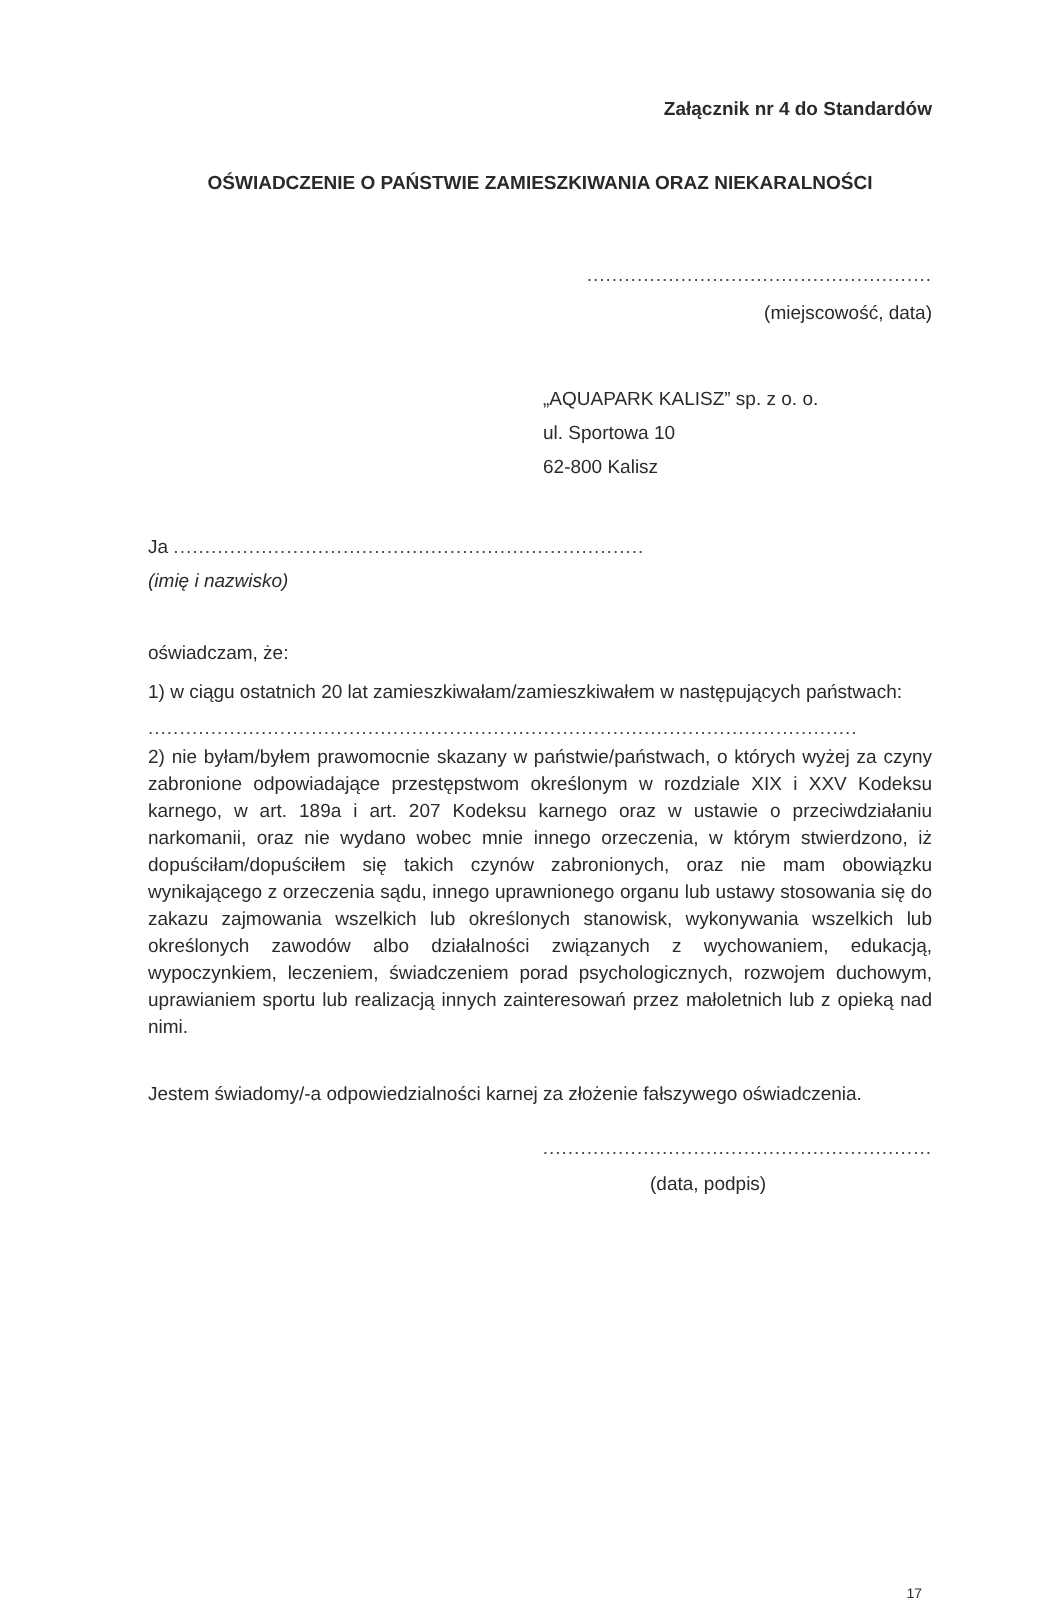Załącznik nr 4 do Standardów
OŚWIADCZENIE O PAŃSTWIE ZAMIESZKIWANIA ORAZ NIEKARALNOŚCI
.......................................................
(miejscowość, data)
„AQUAPARK KALISZ” sp. z o. o.
ul. Sportowa 10
62-800 Kalisz
Ja ...........................................................................
(imię i nazwisko)
oświadczam, że:
1) w ciągu ostatnich 20 lat zamieszkiwałam/zamieszkiwałem w następujących państwach:
.................................................................................................................
2) nie byłam/byłem prawomocnie skazany w państwie/państwach, o których wyżej za czyny zabronione odpowiadające przestępstwom określonym w rozdziale XIX i XXV Kodeksu karnego, w art. 189a i art. 207 Kodeksu karnego oraz w ustawie o przeciwdziałaniu narkomanii, oraz nie wydano wobec mnie innego orzeczenia, w którym stwierdzono, iż dopuściłam/dopuściłem się takich czynów zabronionych, oraz nie mam obowiązku wynikającego z orzeczenia sądu, innego uprawnionego organu lub ustawy stosowania się do zakazu zajmowania wszelkich lub określonych stanowisk, wykonywania wszelkich lub określonych zawodów albo działalności związanych z wychowaniem, edukacją, wypoczynkiem, leczeniem, świadczeniem porad psychologicznych, rozwojem duchowym, uprawianiem sportu lub realizacją innych zainteresowań przez małoletnich lub z opieką nad nimi.
Jestem świadomy/-a odpowiedzialności karnej za złożenie fałszywego oświadczenia.
..............................................................
(data, podpis)
17